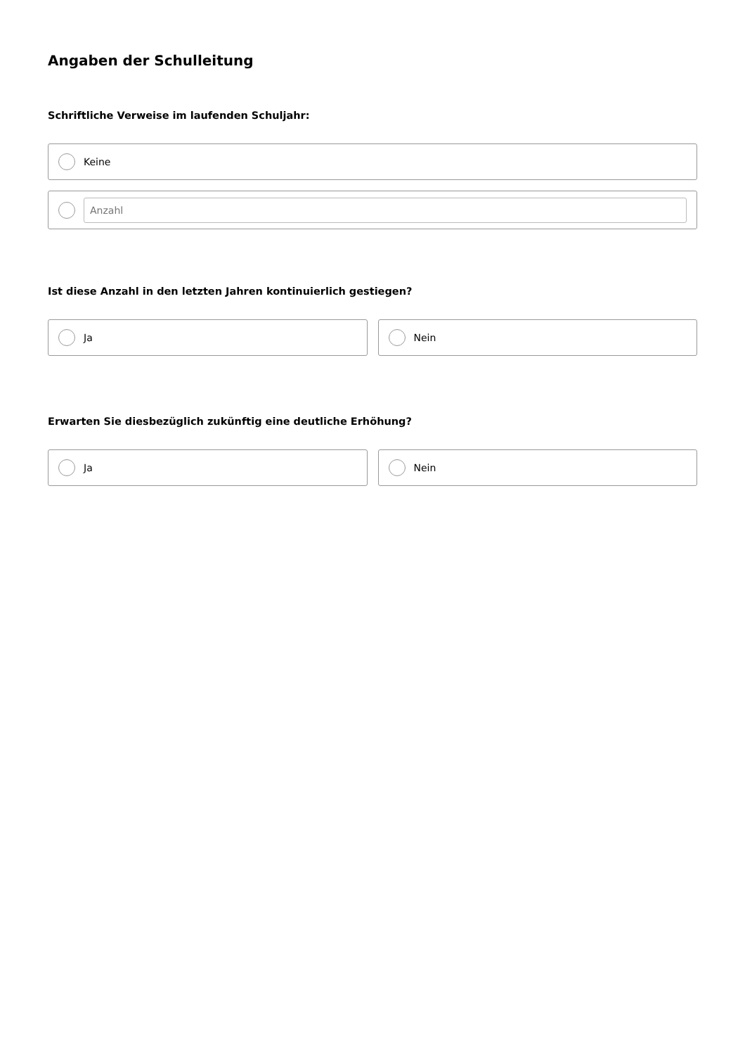Angaben der Schulleitung
Schriftliche Verweise im laufenden Schuljahr:
Keine
Anzahl
Ist diese Anzahl in den letzten Jahren kontinuierlich gestiegen?
Ja Nein
Erwarten Sie diesbezüglich zukünftig eine deutliche Erhöhung?
Ja Nein